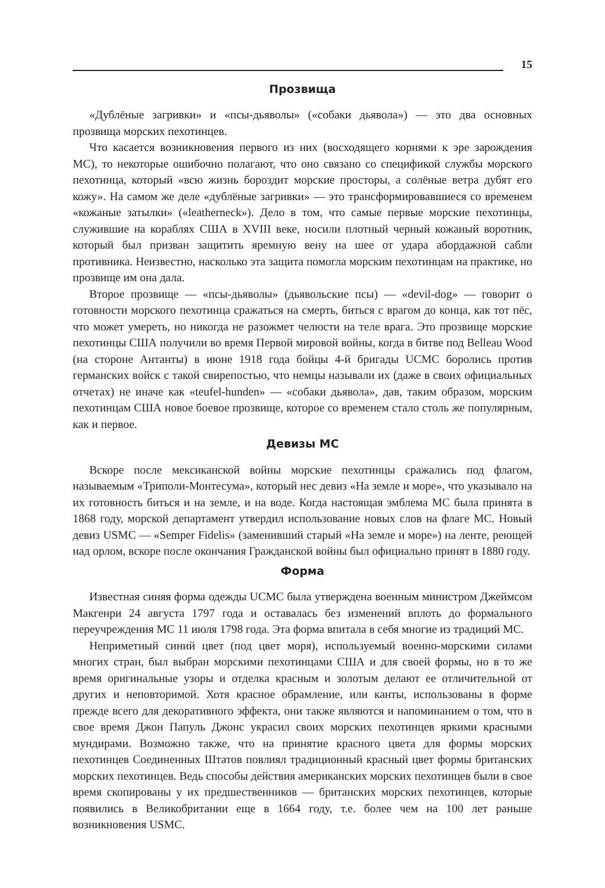15
Прозвища
«Дублёные загривки» и «псы-дьяволы» («собаки дьявола») — это два основных прозвища морских пехотинцев.
Что касается возникновения первого из них (восходящего корнями к эре зарождения МС), то некоторые ошибочно полагают, что оно связано со спецификой службы морского пехотинца, который «всю жизнь бороздит морские просторы, а солёные ветра дубят его кожу». На самом же деле «дублёные загривки» — это трансформировавшиеся со временем «кожаные затылки» («leatherneck»). Дело в том, что самые первые морские пехотинцы, служившие на кораблях США в XVIII веке, носили плотный черный кожаный воротник, который был призван защитить яремную вену на шее от удара абордажной сабли противника. Неизвестно, насколько эта защита помогла морским пехотинцам на практике, но прозвище им она дала.
Второе прозвище — «псы-дьяволы» (дьявольские псы) — «devil-dog» — говорит о готовности морского пехотинца сражаться на смерть, биться с врагом до конца, как тот пёс, что может умереть, но никогда не разожмет челюсти на теле врага. Это прозвище морские пехотинцы США получили во время Первой мировой войны, когда в битве под Belleau Wood (на стороне Антанты) в июне 1918 года бойцы 4-й бригады UCMC боролись против германских войск с такой свирепостью, что немцы называли их (даже в своих официальных отчетах) не иначе как «teufel-hunden» — «собаки дьявола», дав, таким образом, морским пехотинцам США новое боевое прозвище, которое со временем стало столь же популярным, как и первое.
Девизы МС
Вскоре после мексиканской войны морские пехотинцы сражались под флагом, называемым «Триполи-Монтесума», который нес девиз «На земле и море», что указывало на их готовность биться и на земле, и на воде. Когда настоящая эмблема МС была принята в 1868 году, морской департамент утвердил использование новых слов на флаге МС. Новый девиз USMC — «Semper Fidelis» (заменивший старый «На земле и море») на ленте, реющей над орлом, вскоре после окончания Гражданской войны был официально принят в 1880 году.
Форма
Известная синяя форма одежды UCMC была утверждена военным министром Джеймсом Макгенри 24 августа 1797 года и оставалась без изменений вплоть до формального переучреждения МС 11 июля 1798 года. Эта форма впитала в себя многие из традиций МС.
Неприметный синий цвет (под цвет моря), используемый военно-морскими силами многих стран, был выбран морскими пехотинцами США и для своей формы, но в то же время оригинальные узоры и отделка красным и золотым делают ее отличительной от других и неповторимой. Хотя красное обрамление, или канты, использованы в форме прежде всего для декоративного эффекта, они также являются и напоминанием о том, что в свое время Джон Папуль Джонс украсил своих морских пехотинцев яркими красными мундирами. Возможно также, что на принятие красного цвета для формы морских пехотинцев Соединенных Штатов повлиял традиционный красный цвет формы британских морских пехотинцев. Ведь способы действия американских морских пехотинцев были в свое время скопированы у их предшественников — британских морских пехотинцев, которые появились в Великобритании еще в 1664 году, т.е. более чем на 100 лет раньше возникновения USMC.